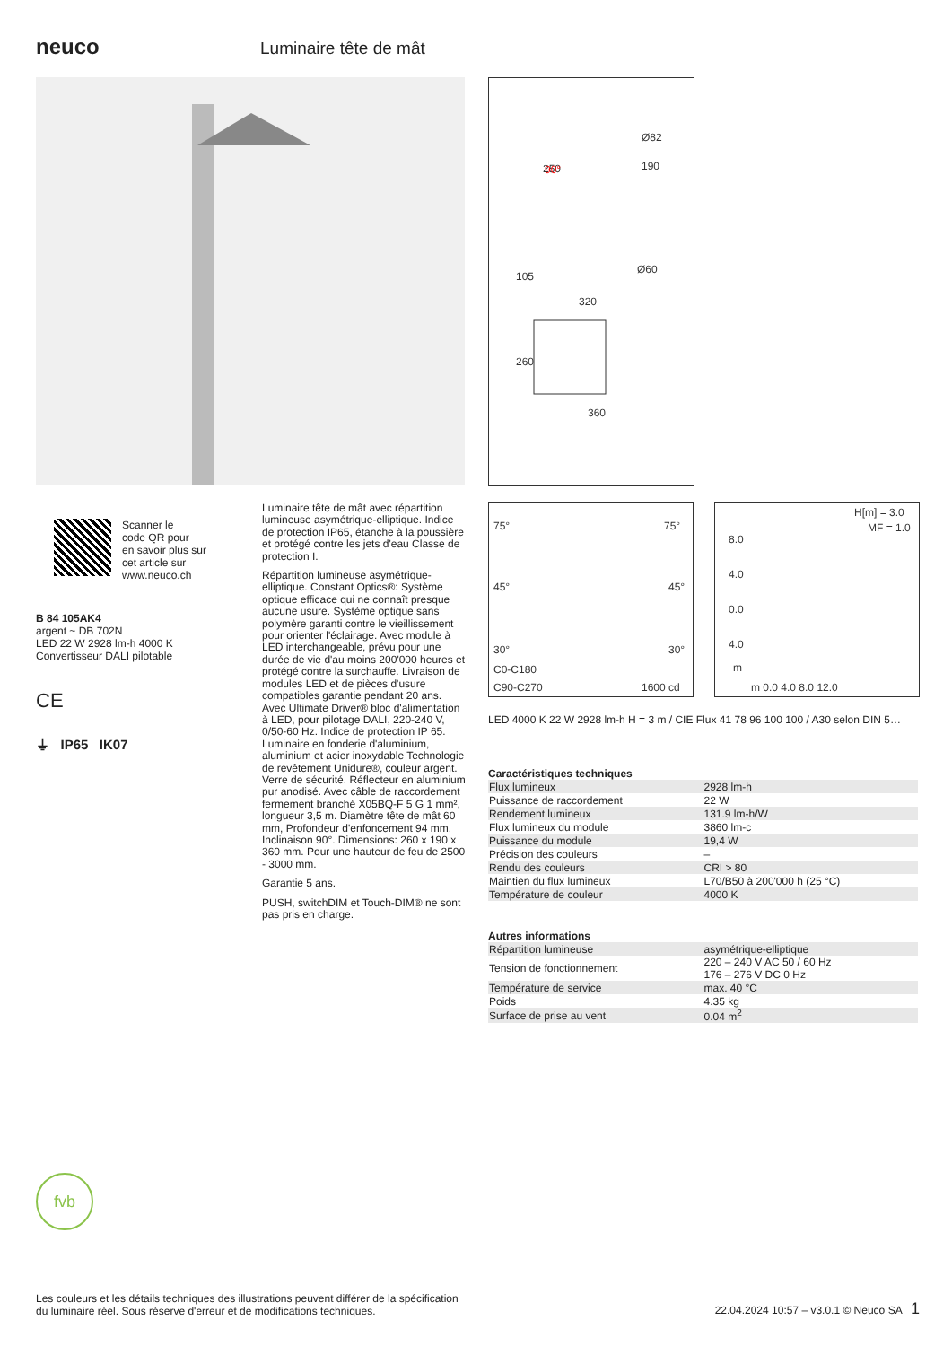neuco Luminaire tête de mât
250
190
Ø82
Ø60
320
360
105
260
90°
75°
75°
45°
45°
30°
30°
C0-C180
C90-C270
1600 cd
H[m] = 3.0
MF = 1.0
8.0
4.0
0.0
4.0
m
m 0.0 4.0 8.0 12.0
Scanner le
code QR pour
en savoir plus sur
cet article sur
www.neuco.ch
B 84 105AK4
argent ~ DB 702N
LED 22 W 2928 lm-h 4000 K
Convertisseur DALI pilotable
CE
⏚ IP65 IK07
Luminaire tête de mât avec répartition lumineuse asymétrique-elliptique. Indice de protection IP65, étanche à la poussière et protégé contre les jets d'eau Classe de protection I.
Répartition lumineuse asymétrique-elliptique. Constant Optics®: Système optique efficace qui ne connaît presque aucune usure. Système optique sans polymère garanti contre le vieillissement pour orienter l'éclairage. Avec module à LED interchangeable, prévu pour une durée de vie d'au moins 200'000 heures et protégé contre la surchauffe. Livraison de modules LED et de pièces d'usure compatibles garantie pendant 20 ans. Avec Ultimate Driver® bloc d'alimentation à LED, pour pilotage DALI, 220-240 V, 0/50-60 Hz. Indice de protection IP 65. Luminaire en fonderie d'aluminium, aluminium et acier inoxydable Technologie de revêtement Unidure®, couleur argent. Verre de sécurité. Réflecteur en aluminium pur anodisé. Avec câble de raccordement fermement branché X05BQ-F 5 G 1 mm², longueur 3,5 m. Diamètre tête de mât 60 mm, Profondeur d'enfoncement 94 mm. Inclinaison 90°. Dimensions: 260 x 190 x 360 mm. Pour une hauteur de feu de 2500 - 3000 mm.
Garantie 5 ans.
PUSH, switchDIM et Touch-DIM® ne sont pas pris en charge.
LED 4000 K 22 W 2928 lm-h H = 3 m / CIE Flux 41 78 96 100 100 / A30 selon DIN 5…
Caractéristiques techniques
| Flux lumineux | 2928 lm-h |
| Puissance de raccordement | 22 W |
| Rendement lumineux | 131.9 lm-h/W |
| Flux lumineux du module | 3860 lm-c |
| Puissance du module | 19,4 W |
| Précision des couleurs | – |
| Rendu des couleurs | CRI > 80 |
| Maintien du flux lumineux | L70/B50 à 200'000 h (25 °C) |
| Température de couleur | 4000 K |
Autres informations
| Répartition lumineuse | asymétrique-elliptique |
| Tension de fonctionnement | 220 – 240 V AC 50 / 60 Hz 176 – 276 V DC 0 Hz |
| Température de service | max. 40 °C |
| Poids | 4.35 kg |
| Surface de prise au vent | 0.04 m<sup>2</sup> |
fvb
Les couleurs et les détails techniques des illustrations peuvent différer de la spécification du luminaire réel. Sous réserve d'erreur et de modifications techniques.
22.04.2024 10:57 – v3.0.1 © Neuco SA 1